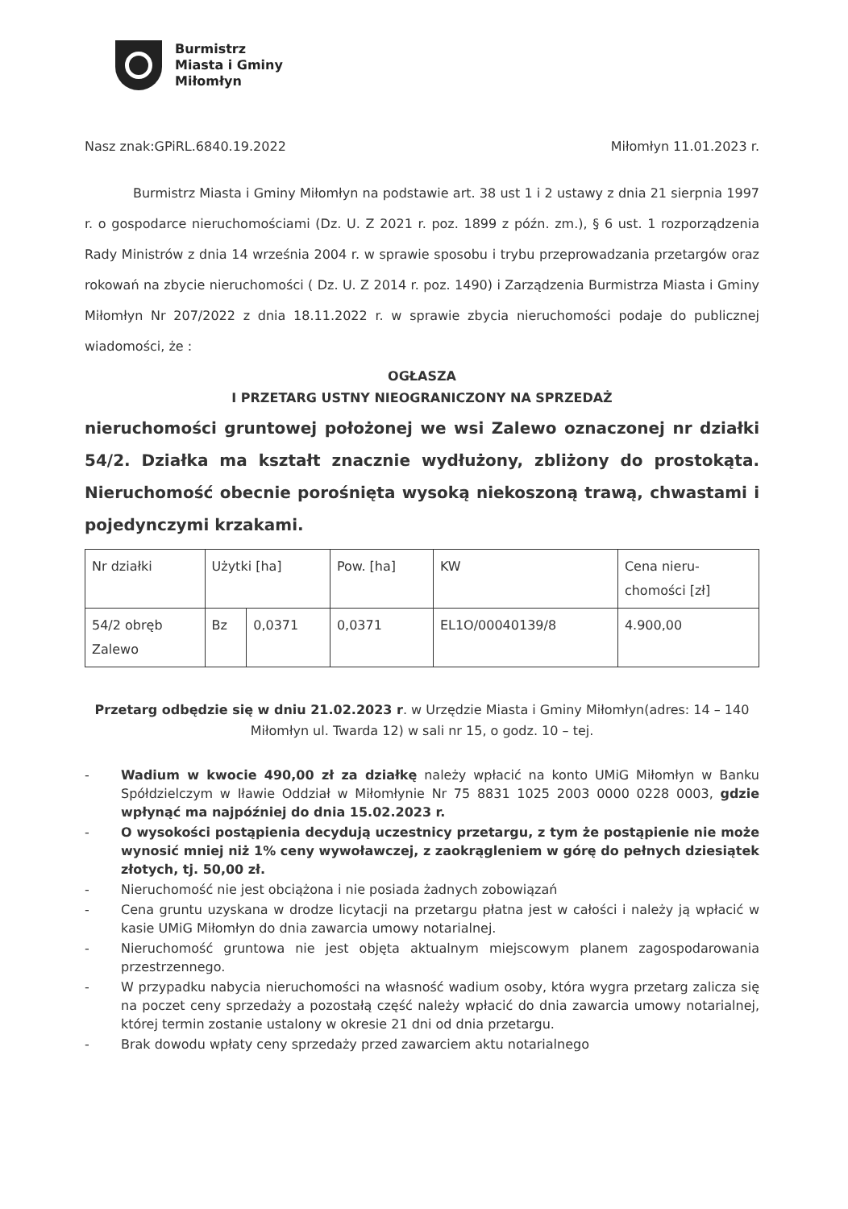Burmistrz
Miasta i Gminy
Miłomłyn
Nasz znak:GPiRL.6840.19.2022 Miłomłyn 11.01.2023 r.
Burmistrz Miasta i Gminy Miłomłyn na podstawie art. 38 ust 1 i 2 ustawy z dnia 21 sierpnia 1997 r. o gospodarce nieruchomościami (Dz. U. Z 2021 r. poz. 1899 z późn. zm.), § 6 ust. 1 rozporządzenia Rady Ministrów z dnia 14 września 2004 r. w sprawie sposobu i trybu przeprowadzania przetargów oraz rokowań na zbycie nieruchomości ( Dz. U. Z 2014 r. poz. 1490) i Zarządzenia Burmistrza Miasta i Gminy Miłomłyn Nr 207/2022 z dnia 18.11.2022 r. w sprawie zbycia nieruchomości podaje do publicznej wiadomości, że :
OGŁASZA
I PRZETARG USTNY NIEOGRANICZONY NA SPRZEDAŻ
nieruchomości gruntowej położonej we wsi Zalewo oznaczonej nr działki 54/2. Działka ma kształt znacznie wydłużony, zbliżony do prostokąta. Nieruchomość obecnie porośnięta wysoką niekoszoną trawą, chwastami i pojedynczymi krzakami.
| Nr działki | Użytki [ha] | | Pow. [ha] | KW | Cena nieru- chomości [zł] |
| 54/2 obręb Zalewo | Bz | 0,0371 | 0,0371 | EL1O/00040139/8 | 4.900,00 |
Przetarg odbędzie się w dniu 21.02.2023 r. w Urzędzie Miasta i Gminy Miłomłyn(adres: 14 – 140 Miłomłyn ul. Twarda 12) w sali nr 15, o godz. 10 – tej.
- Wadium w kwocie 490,00 zł za działkę należy wpłacić na konto UMiG Miłomłyn w Banku Spółdzielczym w Iławie Oddział w Miłomłynie Nr 75 8831 1025 2003 0000 0228 0003, gdzie wpłynąć ma najpóźniej do dnia 15.02.2023 r.
- O wysokości postąpienia decydują uczestnicy przetargu, z tym że postąpienie nie może wynosić mniej niż 1% ceny wywoławczej, z zaokrągleniem w górę do pełnych dziesiątek złotych, tj. 50,00 zł.
- Nieruchomość nie jest obciążona i nie posiada żadnych zobowiązań
- Cena gruntu uzyskana w drodze licytacji na przetargu płatna jest w całości i należy ją wpłacić w kasie UMiG Miłomłyn do dnia zawarcia umowy notarialnej.
- Nieruchomość gruntowa nie jest objęta aktualnym miejscowym planem zagospodarowania przestrzennego.
- W przypadku nabycia nieruchomości na własność wadium osoby, która wygra przetarg zalicza się na poczet ceny sprzedaży a pozostałą część należy wpłacić do dnia zawarcia umowy notarialnej, której termin zostanie ustalony w okresie 21 dni od dnia przetargu.
- Brak dowodu wpłaty ceny sprzedaży przed zawarciem aktu notarialnego